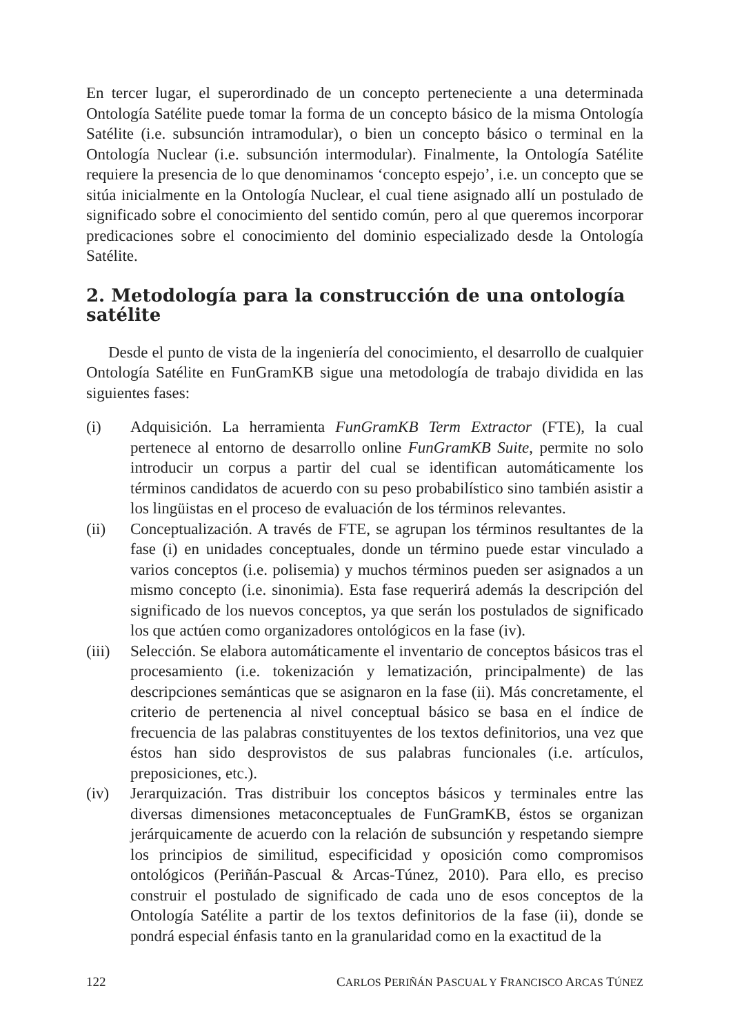En tercer lugar, el superordinado de un concepto perteneciente a una determinada Ontología Satélite puede tomar la forma de un concepto básico de la misma Ontología Satélite (i.e. subsunción intramodular), o bien un concepto básico o terminal en la Ontología Nuclear (i.e. subsunción intermodular). Finalmente, la Ontología Satélite requiere la presencia de lo que denominamos ‘concepto espejo’, i.e. un concepto que se sitúa inicialmente en la Ontología Nuclear, el cual tiene asignado allí un postulado de significado sobre el conocimiento del sentido común, pero al que queremos incorporar predicaciones sobre el conocimiento del dominio especializado desde la Ontología Satélite.
2. Metodología para la construcción de una ontología satélite
Desde el punto de vista de la ingeniería del conocimiento, el desarrollo de cualquier Ontología Satélite en FunGramKB sigue una metodología de trabajo dividida en las siguientes fases:
(i) Adquisición. La herramienta FunGramKB Term Extractor (FTE), la cual pertenece al entorno de desarrollo online FunGramKB Suite, permite no solo introducir un corpus a partir del cual se identifican automáticamente los términos candidatos de acuerdo con su peso probabilístico sino también asistir a los lingüistas en el proceso de evaluación de los términos relevantes.
(ii) Conceptualización. A través de FTE, se agrupan los términos resultantes de la fase (i) en unidades conceptuales, donde un término puede estar vinculado a varios conceptos (i.e. polisemia) y muchos términos pueden ser asignados a un mismo concepto (i.e. sinonimia). Esta fase requerirá además la descripción del significado de los nuevos conceptos, ya que serán los postulados de significado los que actúen como organizadores ontológicos en la fase (iv).
(iii)
Selección. Se elabora automáticamente el inventario de conceptos básicos tras el procesamiento (i.e. tokenización y lematización, principalmente) de las descripciones semánticas que se asignaron en la fase (ii). Más concretamente, el criterio de pertenencia al nivel conceptual básico se basa en el índice de frecuencia de las palabras constituyentes de los textos definitorios, una vez que éstos han sido desprovistos de sus palabras funcionales (i.e. artículos, preposiciones, etc.).
(iv) Jerarquización. Tras distribuir los conceptos básicos y terminales entre las diversas dimensiones metaconceptuales de FunGramKB, éstos se organizan jerárquicamente de acuerdo con la relación de subsunción y respetando siempre los principios de similitud, especificidad y oposición como compromisos ontológicos (Periñán-Pascual & Arcas-Túnez, 2010). Para ello, es preciso construir el postulado de significado de cada uno de esos conceptos de la Ontología Satélite a partir de los textos definitorios de la fase (ii), donde se pondrá especial énfasis tanto en la granularidad como en la exactitud de la
122 CARLOS PERIÑÁN PASCUAL Y FRANCISCO ARCAS TÚNEZ